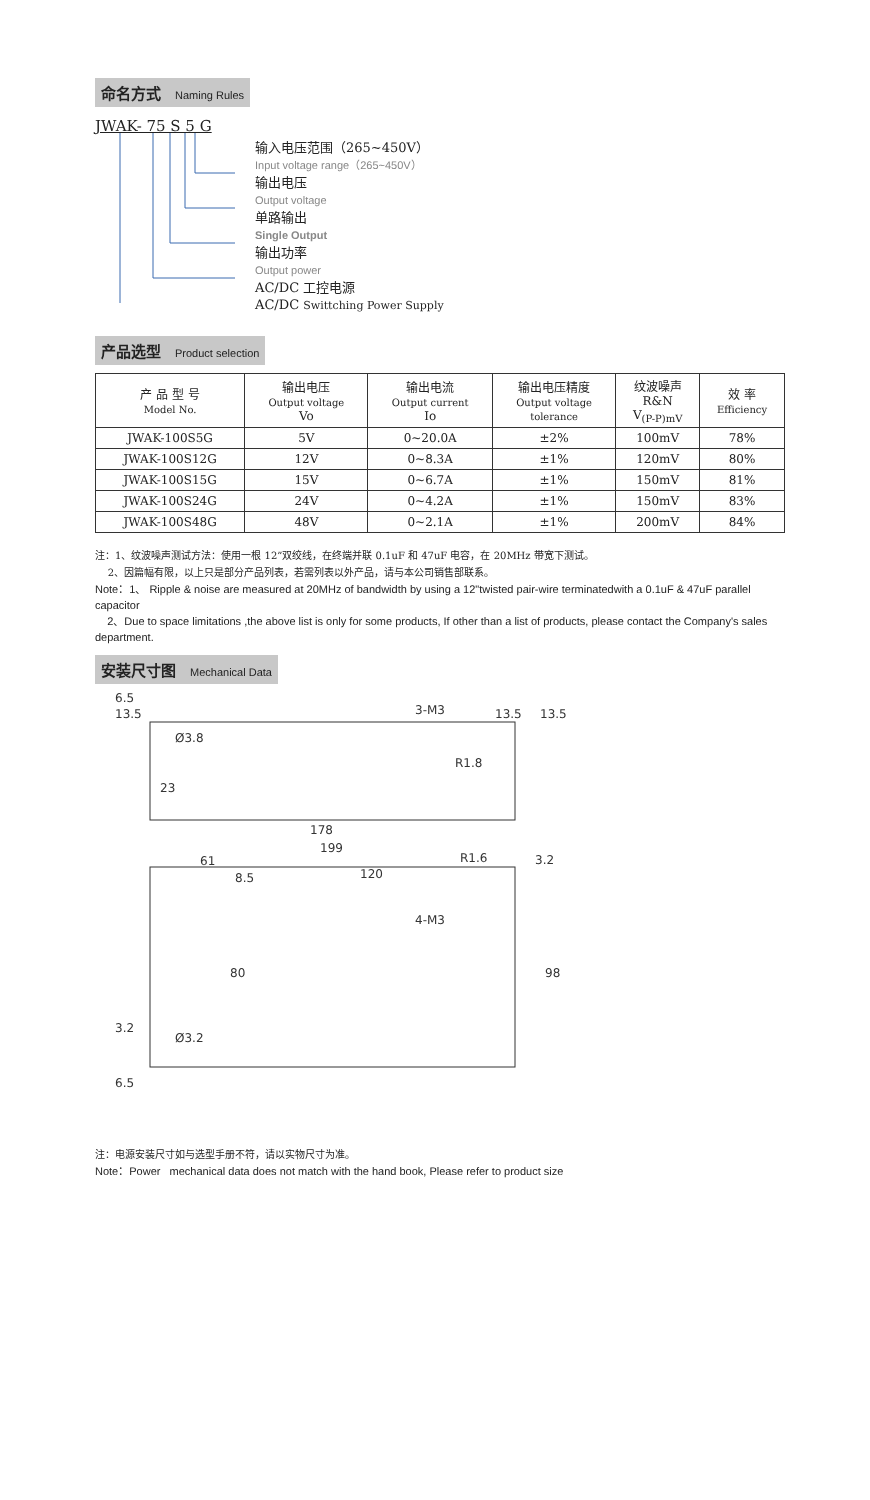命名方式 Naming Rules
JWAK- 75 S 5 G
输入电压范围（265~450V）
Input voltage range（265~450V）
输出电压
Output voltage
单路输出
Single Output
输出功率
Output power
AC/DC 工控电源
AC/DC Swittching Power Supply
产品选型 Product selection
| 产 品 型 号 Model No. | 输出电压 Output voltage Vo | 输出电流 Output current Io | 输出电压精度 Output voltage tolerance | 纹波噪声 R&N V<sub>(P-P)mV</sub> | 效 率 Efficiency |
| --- | --- | --- | --- | --- | --- |
| JWAK-100S5G | 5V | 0~20.0A | ±2% | 100mV | 78% |
| JWAK-100S12G | 12V | 0~8.3A | ±1% | 120mV | 80% |
| JWAK-100S15G | 15V | 0~6.7A | ±1% | 150mV | 81% |
| JWAK-100S24G | 24V | 0~4.2A | ±1% | 150mV | 83% |
| JWAK-100S48G | 48V | 0~2.1A | ±1% | 200mV | 84% |
注：1、纹波噪声测试方法：使用一根 12”双绞线，在终端并联 0.1uF 和 47uF 电容，在 20MHz 带宽下测试。
2、因篇幅有限，以上只是部分产品列表，若需列表以外产品，请与本公司销售部联系。
Note：1、 Ripple & noise are measured at 20MHz of bandwidth by using a 12"twisted pair-wire terminatedwith a 0.1uF & 47uF parallel capacitor
2、Due to space limitations ,the above list is only for some products, If other than a list of products, please contact the Company's sales department.
安装尺寸图 Mechanical Data
6.5
13.5
Ø3.8
3-M3
13.5
13.5
R1.8
23
178
199
61
120
R1.6
3.2
8.5
4-M3
80
98
3.2
Ø3.2
6.5
注：电源安装尺寸如与选型手册不符，请以实物尺寸为准。
Note：Power mechanical data does not match with the hand book, Please refer to product size